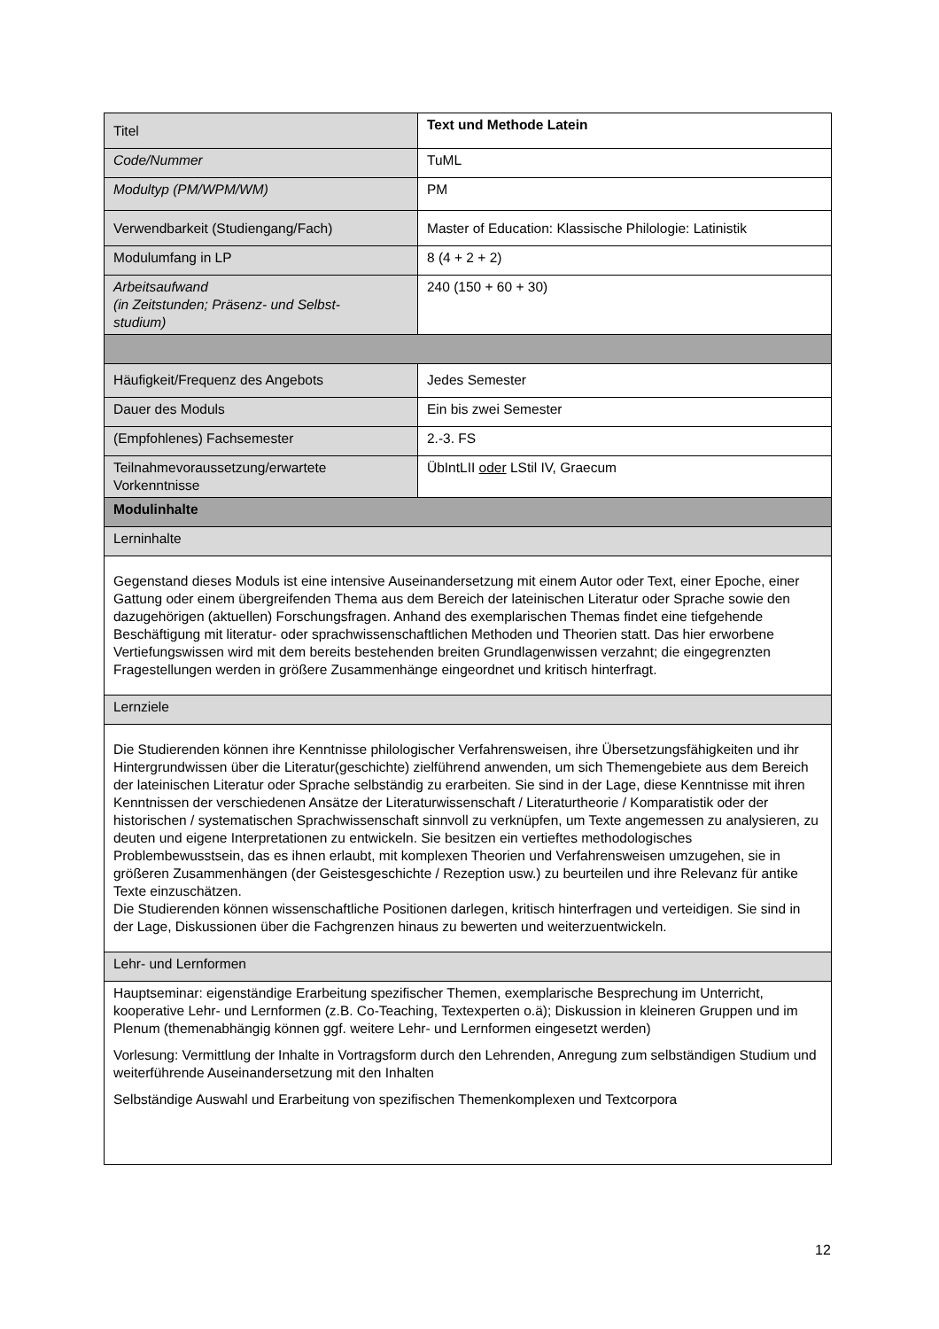| Titel | Text und Methode Latein |
| Code/Nummer | TuML |
| Modultyp (PM/WPM/WM) | PM |
| Verwendbarkeit (Studiengang/Fach) | Master of Education: Klassische Philologie: Latinistik |
| Modulumfang in LP | 8 (4 + 2 + 2) |
| Arbeitsaufwand (in Zeitstunden; Präsenz- und Selbst- studium) | 240 (150 + 60 + 30) |
| Häufigkeit/Frequenz des Angebots | Jedes Semester |
| Dauer des Moduls | Ein bis zwei Semester |
| (Empfohlenes) Fachsemester | 2.-3. FS |
| Teilnahmevoraussetzung/erwartete Vorkenntnisse | ÜbIntLII oder LStil IV, Graecum |
| Modulinhalte | |
| Lerninhalte | |
| Gegenstand dieses Moduls ist eine intensive Auseinandersetzung mit einem Autor oder Text, einer Epoche, einer Gattung oder einem übergreifenden Thema aus dem Bereich der lateinischen Literatur oder Sprache sowie den dazugehörigen (aktuellen) Forschungsfragen. Anhand des exemplarischen Themas findet eine tiefgehende Beschäftigung mit literatur- oder sprachwissenschaftlichen Methoden und Theorien statt. Das hier erworbene Vertiefungswissen wird mit dem bereits bestehenden breiten Grundlagenwissen verzahnt; die eingegrenzten Fragestellungen werden in größere Zusammenhänge eingeordnet und kritisch hinterfragt. | |
| Lernziele | |
| Die Studierenden können ihre Kenntnisse philologischer Verfahrensweisen, ihre Übersetzungsfähigkeiten und ihr Hintergrundwissen über die Literatur(geschichte) zielführend anwenden, um sich Themengebiete aus dem Bereich der lateinischen Literatur oder Sprache selbständig zu erarbeiten. Sie sind in der Lage, diese Kenntnisse mit ihren Kenntnissen der verschiedenen Ansätze der Literaturwissenschaft / Literaturtheorie / Komparatistik oder der historischen / systematischen Sprachwissenschaft sinnvoll zu verknüpfen, um Texte angemessen zu analysieren, zu deuten und eigene Interpretationen zu entwickeln. Sie besitzen ein vertieftes methodologisches Problembewusstsein, das es ihnen erlaubt, mit komplexen Theorien und Verfahrensweisen umzugehen, sie in größeren Zusammenhängen (der Geistesgeschichte / Rezeption usw.) zu beurteilen und ihre Relevanz für antike Texte einzuschätzen. Die Studierenden können wissenschaftliche Positionen darlegen, kritisch hinterfragen und verteidigen. Sie sind in der Lage, Diskussionen über die Fachgrenzen hinaus zu bewerten und weiterzuentwickeln. | |
| Lehr- und Lernformen | |
| Hauptseminar: eigenständige Erarbeitung spezifischer Themen, exemplarische Besprechung im Unterricht, kooperative Lehr- und Lernformen (z.B. Co-Teaching, Textexperten o.ä); Diskussion in kleineren Gruppen und im Plenum (themenabhängig können ggf. weitere Lehr- und Lernformen eingesetzt werden) Vorlesung: Vermittlung der Inhalte in Vortragsform durch den Lehrenden, Anregung zum selbständigen Studium und weiterführende Auseinandersetzung mit den Inhalten Selbständige Auswahl und Erarbeitung von spezifischen Themenkomplexen und Textcorpora | |
12